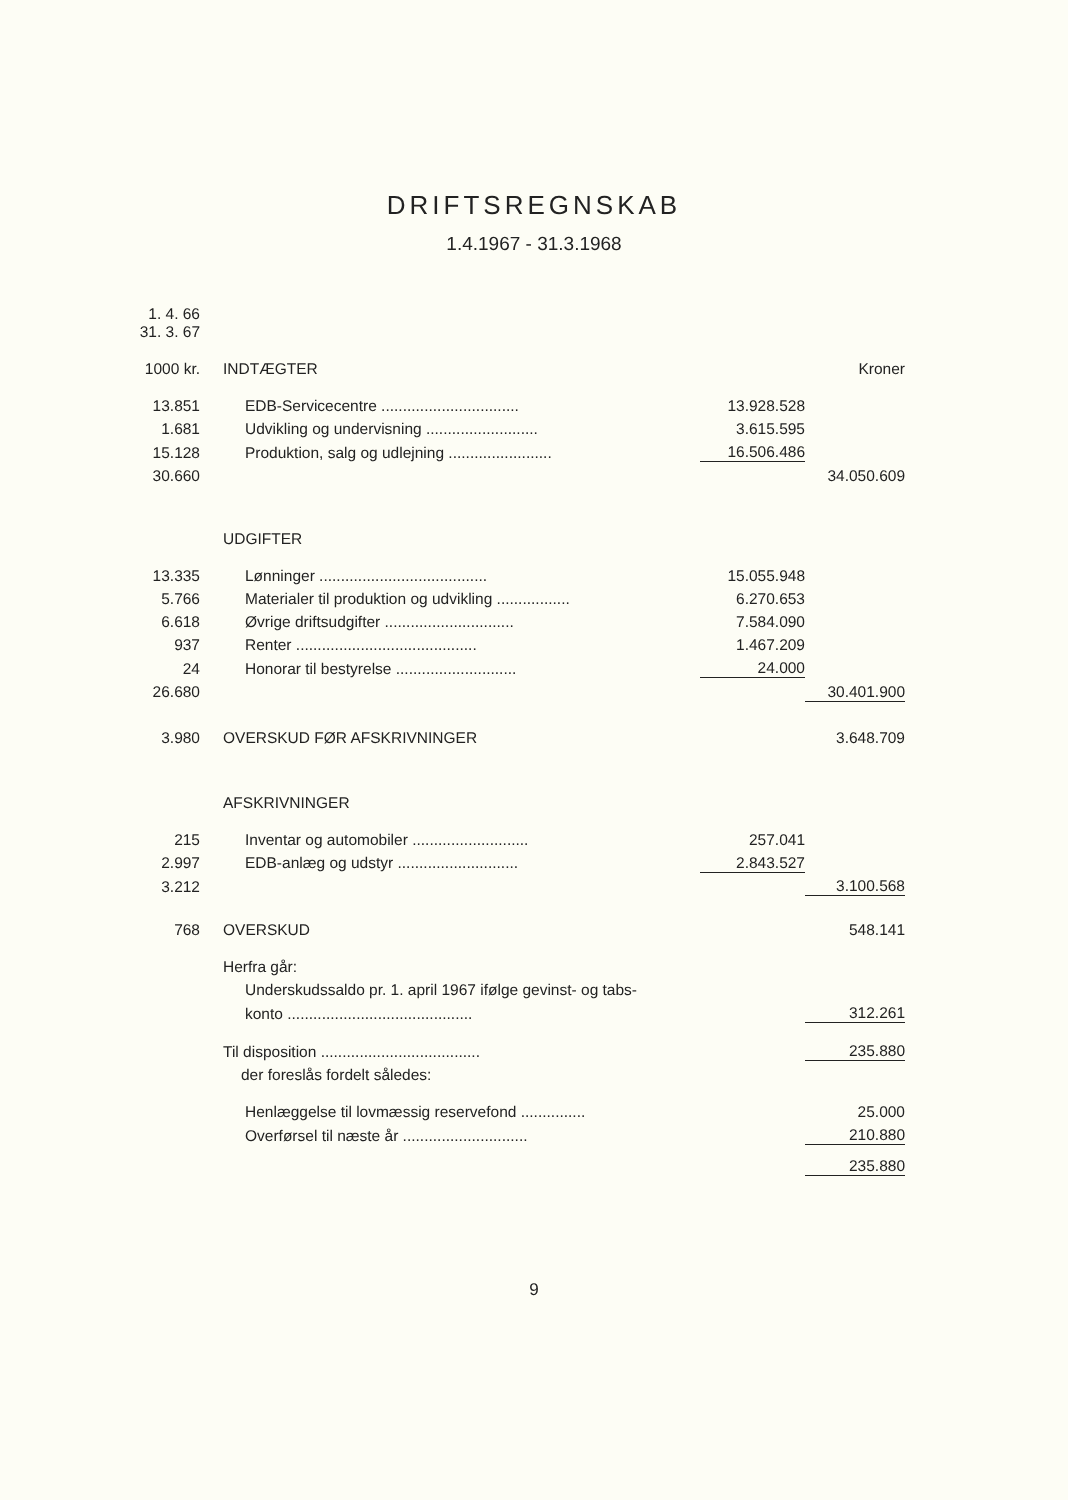DRIFTSREGNSKAB
1.4.1967 - 31.3.1968
| 1. 4. 66 31. 3. 67 | | | |
| 1000 kr. | INDTÆGTER | | Kroner |
| 13.851 | EDB-Servicecentre ................................ | 13.928.528 | |
| 1.681 | Udvikling og undervisning .......................... | 3.615.595 | |
| 15.128 | Produktion, salg og udlejning ........................ | 16.506.486 | |
| 30.660 | | | 34.050.609 |
| | UDGIFTER | | |
| 13.335 | Lønninger ....................................... | 15.055.948 | |
| 5.766 | Materialer til produktion og udvikling ................. | 6.270.653 | |
| 6.618 | Øvrige driftsudgifter .............................. | 7.584.090 | |
| 937 | Renter .......................................... | 1.467.209 | |
| 24 | Honorar til bestyrelse ............................ | 24.000 | |
| 26.680 | | | 30.401.900 |
| 3.980 | OVERSKUD FØR AFSKRIVNINGER | | 3.648.709 |
| | AFSKRIVNINGER | | |
| 215 | Inventar og automobiler ........................... | 257.041 | |
| 2.997 | EDB-anlæg og udstyr ............................ | 2.843.527 | |
| 3.212 | | | 3.100.568 |
| 768 | OVERSKUD | | 548.141 |
| | Herfra går: | | |
| | Underskudssaldo pr. 1. april 1967 ifølge gevinst- og tabs- | | |
| | konto ........................................... | | 312.261 |
| | Til disposition ..................................... | | 235.880 |
| | der foreslås fordelt således: | | |
| | Henlæggelse til lovmæssig reservefond ............... | | 25.000 |
| | Overførsel til næste år ............................. | | 210.880 |
| | | | 235.880 |
9